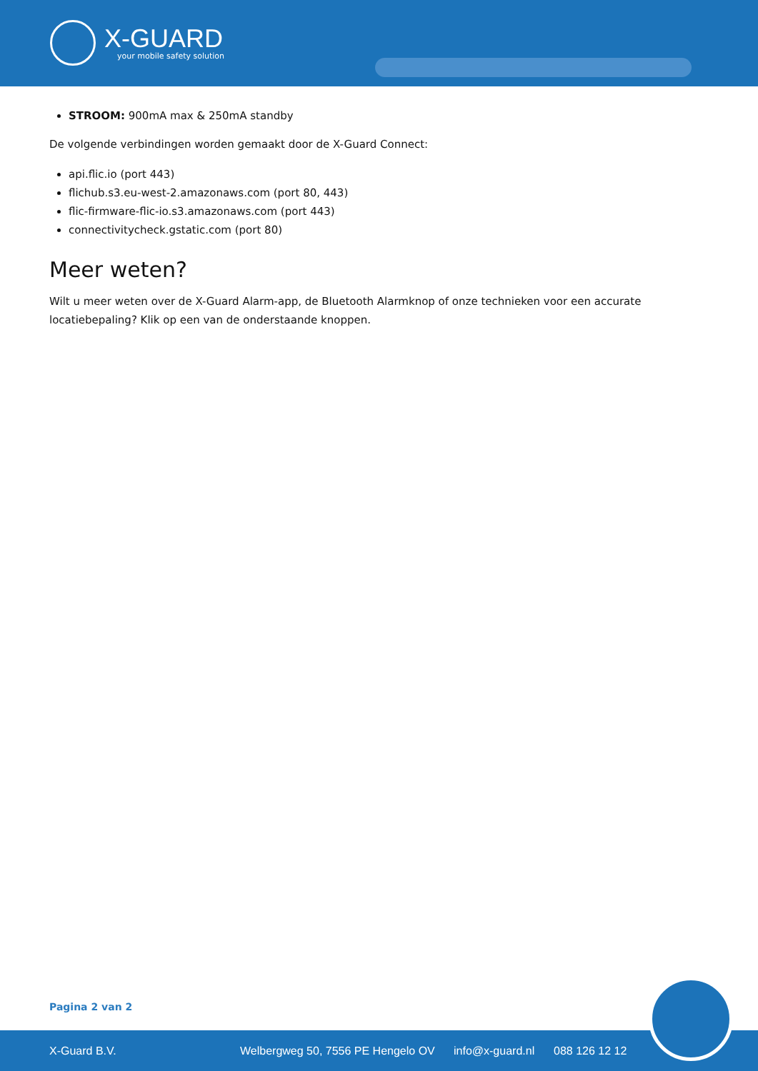X-GUARD
your mobile safety solution
STROOM: 900mA max & 250mA standby
De volgende verbindingen worden gemaakt door de X-Guard Connect:
api.flic.io (port 443)
flichub.s3.eu-west-2.amazonaws.com (port 80, 443)
flic-firmware-flic-io.s3.amazonaws.com (port 443)
connectivitycheck.gstatic.com (port 80)
Meer weten?
Wilt u meer weten over de X-Guard Alarm-app, de Bluetooth Alarmknop of onze technieken voor een accurate locatiebepaling? Klik op een van de onderstaande knoppen.
Pagina 2 van 2
X-Guard B.V. Welbergweg 50, 7556 PE Hengelo OV info@x-guard.nl 088 126 12 12